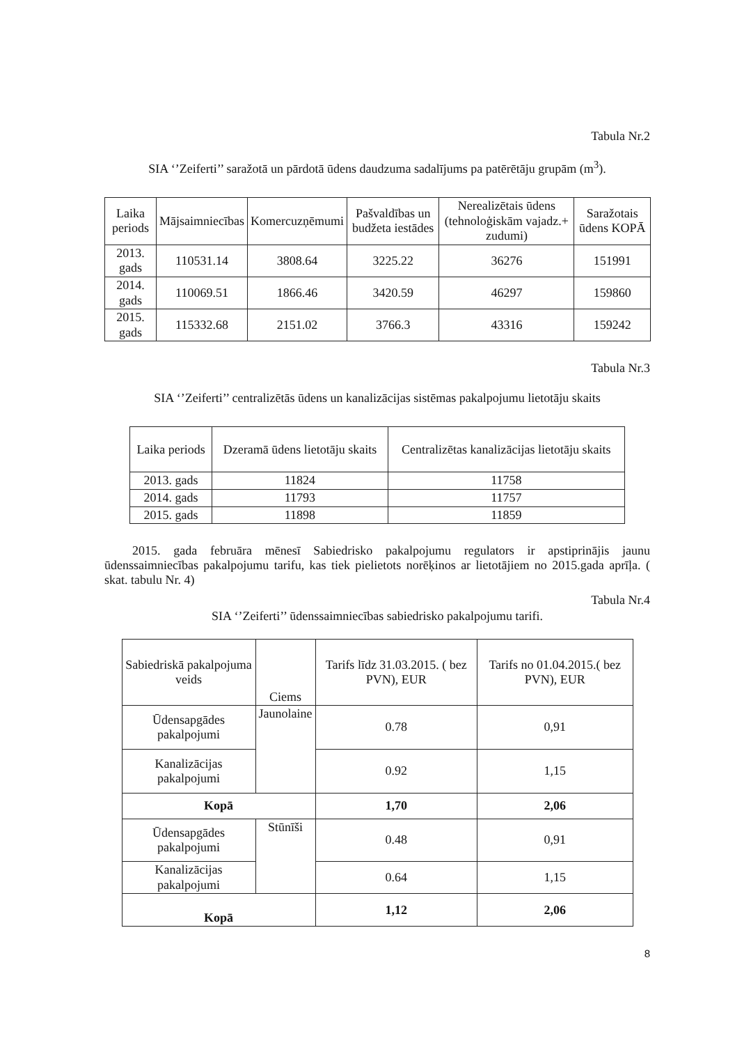Tabula Nr.2
SIA ‘’Zeiferti’’ saražotā un pārdotā ūdens daudzuma sadalījums pa patērētāju grupām (m<sup>3</sup>).
| Laika periods | Mājsaimniecības | Komercuzņēmumi | Pašvaldības un budžeta iestādes | Nerealizētais ūdens (tehnoloģiskām vajadz.+ zudumi) | Saražotais ūdens KOPĀ |
| --- | --- | --- | --- | --- | --- |
| 2013. gads | 110531.14 | 3808.64 | 3225.22 | 36276 | 151991 |
| 2014. gads | 110069.51 | 1866.46 | 3420.59 | 46297 | 159860 |
| 2015. gads | 115332.68 | 2151.02 | 3766.3 | 43316 | 159242 |
Tabula Nr.3
SIA ‘’Zeiferti’’ centralizētās ūdens un kanalizācijas sistēmas pakalpojumu lietotāju skaits
| Laika periods | Dzeramā ūdens lietotāju skaits | Centralizētas kanalizācijas lietotāju skaits |
| --- | --- | --- |
| 2013. gads | 11824 | 11758 |
| 2014. gads | 11793 | 11757 |
| 2015. gads | 11898 | 11859 |
2015. gada februāra mēnesī Sabiedrisko pakalpojumu regulators ir apstiprinājis jaunu ūdenssaimniecības pakalpojumu tarifu, kas tiek pielietots norēķinos ar lietotājiem no 2015.gada aprīļa. ( skat. tabulu Nr. 4)
Tabula Nr.4
SIA ‘’Zeiferti’’ ūdenssaimniecības sabiedrisko pakalpojumu tarifi.
| Sabiedriskā pakalpojuma veids | Ciems | Tarifs līdz 31.03.2015. ( bez PVN), EUR | Tarifs no 01.04.2015.( bez PVN), EUR |
| --- | --- | --- | --- |
| Ūdensapgādes pakalpojumi | Jaunolaine | 0.78 | 0,91 |
| Kanalizācijas pakalpojumi | | 0.92 | 1,15 |
| Kopā | | 1,70 | 2,06 |
| Ūdensapgādes pakalpojumi | Stūnīši | 0.48 | 0,91 |
| Kanalizācijas pakalpojumi | | 0.64 | 1,15 |
| Kopā | | 1,12 | 2,06 |
8